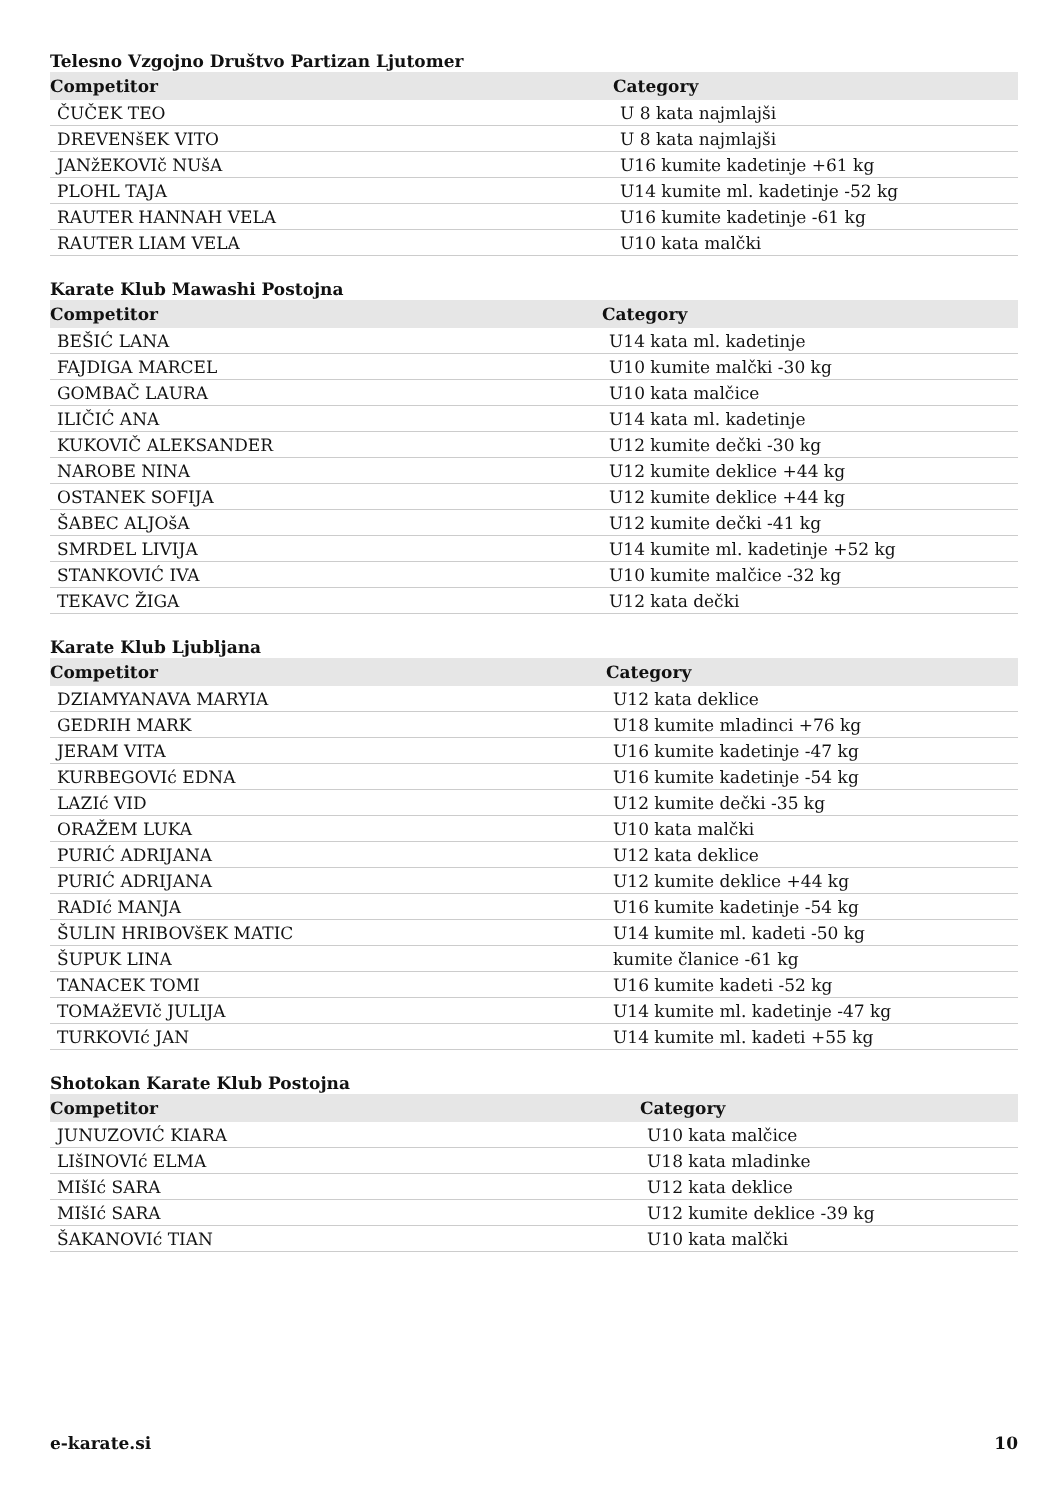Telesno Vzgojno Društvo Partizan Ljutomer
| Competitor | Category |
| --- | --- |
| ČUČEK TEO | U 8 kata najmlajši |
| DREVENšEK VITO | U 8 kata najmlajši |
| JANžEKOVIč NUšA | U16 kumite kadetinje +61 kg |
| PLOHL TAJA | U14 kumite ml. kadetinje -52 kg |
| RAUTER HANNAH VELA | U16 kumite kadetinje -61 kg |
| RAUTER LIAM VELA | U10 kata malčki |
Karate Klub Mawashi Postojna
| Competitor | Category |
| --- | --- |
| BEŠIĆ LANA | U14 kata ml. kadetinje |
| FAJDIGA MARCEL | U10 kumite malčki -30 kg |
| GOMBAČ LAURA | U10 kata malčice |
| ILIČIĆ ANA | U14 kata ml. kadetinje |
| KUKOVIČ ALEKSANDER | U12 kumite dečki -30 kg |
| NAROBE NINA | U12 kumite deklice +44 kg |
| OSTANEK SOFIJA | U12 kumite deklice +44 kg |
| ŠABEC ALJOšA | U12 kumite dečki -41 kg |
| SMRDEL LIVIJA | U14 kumite ml. kadetinje +52 kg |
| STANKOVIĆ IVA | U10 kumite malčice -32 kg |
| TEKAVC ŽIGA | U12 kata dečki |
Karate Klub Ljubljana
| Competitor | Category |
| --- | --- |
| DZIAMYANAVA MARYIA | U12 kata deklice |
| GEDRIH MARK | U18 kumite mladinci +76 kg |
| JERAM VITA | U16 kumite kadetinje -47 kg |
| KURBEGOVIć EDNA | U16 kumite kadetinje -54 kg |
| LAZIć VID | U12 kumite dečki -35 kg |
| ORAŽEM LUKA | U10 kata malčki |
| PURIĆ ADRIJANA | U12 kata deklice |
| PURIĆ ADRIJANA | U12 kumite deklice +44 kg |
| RADIć MANJA | U16 kumite kadetinje -54 kg |
| ŠULIN HRIBOVšEK MATIC | U14 kumite ml. kadeti -50 kg |
| ŠUPUK LINA | kumite članice -61 kg |
| TANACEK TOMI | U16 kumite kadeti -52 kg |
| TOMAžEVIč JULIJA | U14 kumite ml. kadetinje -47 kg |
| TURKOVIć JAN | U14 kumite ml. kadeti +55 kg |
Shotokan Karate Klub Postojna
| Competitor | Category |
| --- | --- |
| JUNUZOVIĆ KIARA | U10 kata malčice |
| LIšINOVIć ELMA | U18 kata mladinke |
| MIšIć SARA | U12 kata deklice |
| MIšIć SARA | U12 kumite deklice -39 kg |
| ŠAKANOVIć TIAN | U10 kata malčki |
e-karate.si 10